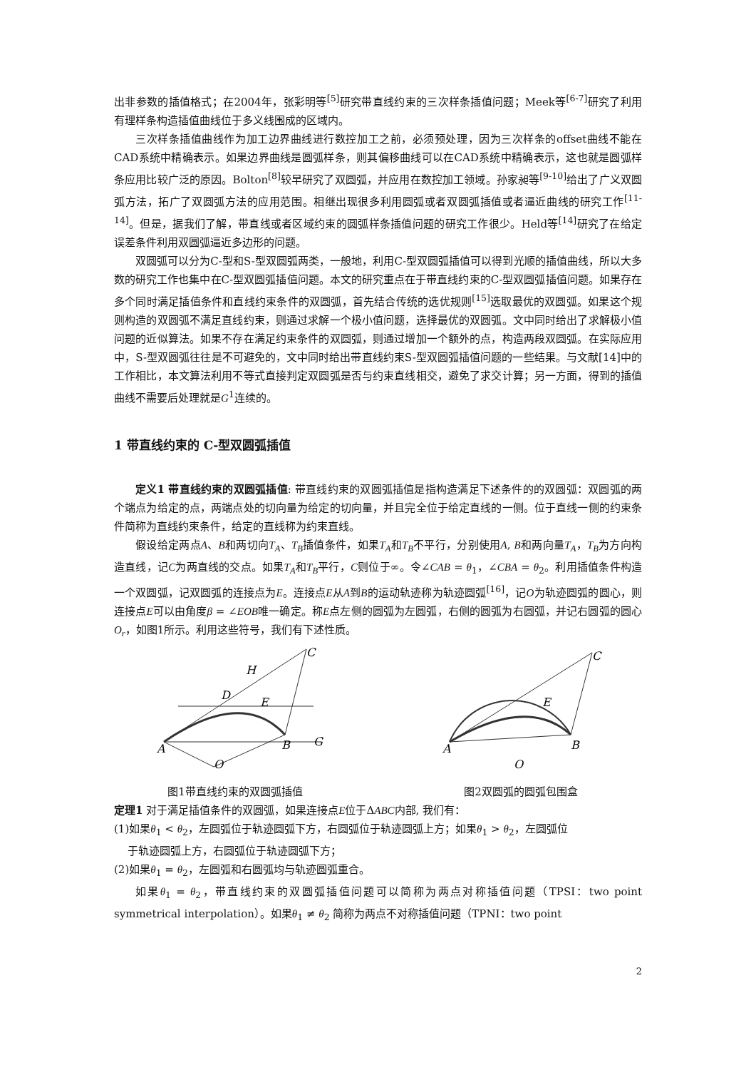出非参数的插值格式；在2004年，张彩明等<sup>[5]</sup>研究带直线约束的三次样条插值问题；Meek等<sup>[6-7]</sup>研究了利用有理样条构造插值曲线位于多义线围成的区域内。
三次样条插值曲线作为加工边界曲线进行数控加工之前，必须预处理，因为三次样条的offset曲线不能在CAD系统中精确表示。如果边界曲线是圆弧样条，则其偏移曲线可以在CAD系统中精确表示，这也就是圆弧样条应用比较广泛的原因。Bolton<sup>[8]</sup>较早研究了双圆弧，并应用在数控加工领域。孙家昶等<sup>[9-10]</sup>给出了广义双圆弧方法，拓广了双圆弧方法的应用范围。相继出现很多利用圆弧或者双圆弧插值或者逼近曲线的研究工作<sup>[11-14]</sup>。但是，据我们了解，带直线或者区域约束的圆弧样条插值问题的研究工作很少。Held等<sup>[14]</sup>研究了在给定误差条件利用双圆弧逼近多边形的问题。
双圆弧可以分为C-型和S-型双圆弧两类，一般地，利用C-型双圆弧插值可以得到光顺的插值曲线，所以大多数的研究工作也集中在C-型双圆弧插值问题。本文的研究重点在于带直线约束的C-型双圆弧插值问题。如果存在多个同时满足插值条件和直线约束条件的双圆弧，首先结合传统的选优规则<sup>[15]</sup>选取最优的双圆弧。如果这个规则构造的双圆弧不满足直线约束，则通过求解一个极小值问题，选择最优的双圆弧。文中同时给出了求解极小值问题的近似算法。如果不存在满足约束条件的双圆弧，则通过增加一个额外的点，构造两段双圆弧。在实际应用中，S-型双圆弧往往是不可避免的，文中同时给出带直线约束S-型双圆弧插值问题的一些结果。与文献[14]中的工作相比，本文算法利用不等式直接判定双圆弧是否与约束直线相交，避免了求交计算；另一方面，得到的插值曲线不需要后处理就是G<sup>1</sup>连续的。
1 带直线约束的 C-型双圆弧插值
定义1 带直线约束的双圆弧插值: 带直线约束的双圆弧插值是指构造满足下述条件的的双圆弧：双圆弧的两个端点为给定的点，两端点处的切向量为给定的切向量，并且完全位于给定直线的一侧。位于直线一侧的约束条件简称为直线约束条件，给定的直线称为约束直线。
假设给定两点A、B和两切向T<sub>A</sub>、T<sub>B</sub>插值条件，如果T<sub>A</sub>和T<sub>B</sub>不平行，分别使用A, B和两向量T<sub>A</sub>，T<sub>B</sub>为方向构造直线，记C为两直线的交点。如果T<sub>A</sub>和T<sub>B</sub>平行，C则位于∞。令∠CAB = θ<sub>1</sub>，∠CBA = θ<sub>2</sub>。利用插值条件构造一个双圆弧，记双圆弧的连接点为E。连接点E从A到B的运动轨迹称为轨迹圆弧<sup>[16]</sup>，记O为轨迹圆弧的圆心，则连接点E可以由角度β = ∠EOB唯一确定。称E点左侧的圆弧为左圆弧，右侧的圆弧为右圆弧，并记右圆弧的圆心O<sub>r</sub>，如图1所示。利用这些符号，我们有下述性质。
A
B
C
E
G
H
O
D
A
B
C
E
O
图1带直线约束的双圆弧插值 图2双圆弧的圆弧包围盒
定理1 对于满足插值条件的双圆弧，如果连接点E位于ΔABC内部, 我们有：
(1)如果θ<sub>1</sub> < θ<sub>2</sub>，左圆弧位于轨迹圆弧下方，右圆弧位于轨迹圆弧上方；如果θ<sub>1</sub> > θ<sub>2</sub>，左圆弧位
于轨迹圆弧上方，右圆弧位于轨迹圆弧下方；
(2)如果θ<sub>1</sub> = θ<sub>2</sub>，左圆弧和右圆弧均与轨迹圆弧重合。
如果θ<sub>1</sub> = θ<sub>2</sub>，带直线约束的双圆弧插值问题可以简称为两点对称插值问题（TPSI：two point symmetrical interpolation）。如果θ<sub>1</sub> ≠ θ<sub>2</sub> 简称为两点不对称插值问题（TPNI：two point
2